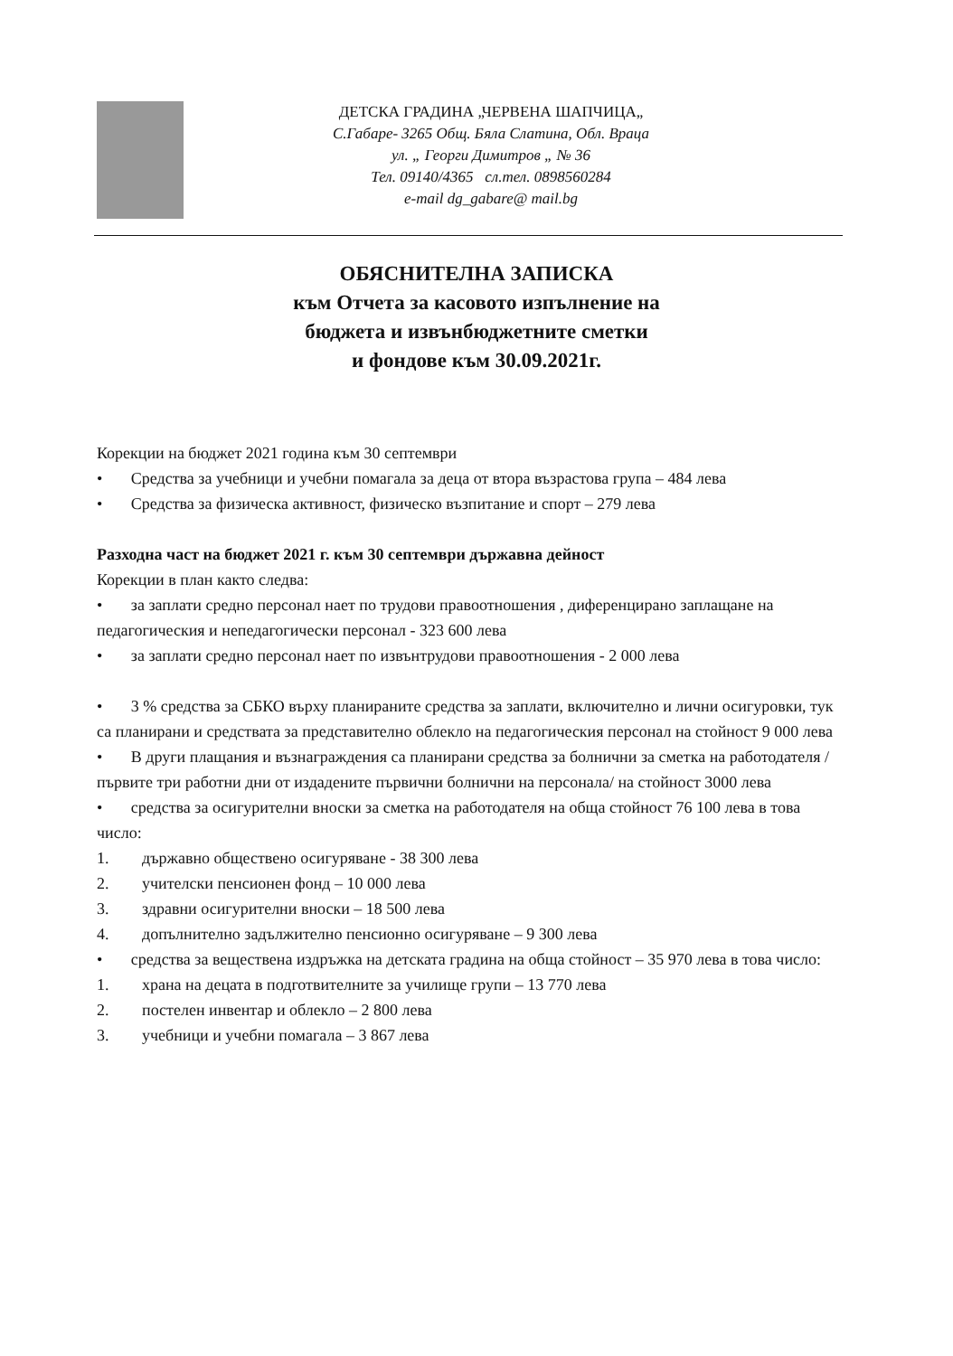ДЕТСКА ГРАДИНА „ЧЕРВЕНА ШАПЧИЦА„
С.Габаре- 3265 Общ. Бяла Слатина, Обл. Враца
ул. „ Георги Димитров „ № 36
Тел. 09140/4365 сл.тел. 0898560284
e-mail dg_gabare@ mail.bg
ОБЯСНИТЕЛНА ЗАПИСКА
към Отчета за касовото изпълнение на
бюджета и извънбюджетните сметки
и фондове към 30.09.2021г.
Корекции на бюджет 2021 година към 30 септември
• Средства за учебници и учебни помагала за деца от втора възрастова група – 484 лева
• Средства за физическа активност, физическо възпитание и спорт – 279 лева
Разходна част на бюджет 2021 г. към 30 септември държавна дейност
Корекции в план както следва:
• за заплати средно персонал нает по трудови правоотношения , диференцирано заплащане на педагогическия и непедагогически персонал - 323 600 лева
• за заплати средно персонал нает по извънтрудови правоотношения - 2 000 лева
• 3 % средства за СБКО върху планираните средства за заплати, включително и лични осигуровки, тук са планирани и средствата за представително облекло на педагогическия персонал на стойност 9 000 лева
• В други плащания и възнаграждения са планирани средства за болнични за сметка на работодателя /първите три работни дни от издадените първични болнични на персонала/ на стойност 3000 лева
• средства за осигурителни вноски за сметка на работодателя на обща стойност 76 100 лева в това число:
1. държавно обществено осигуряване - 38 300 лева
2. учителски пенсионен фонд – 10 000 лева
3. здравни осигурителни вноски – 18 500 лева
4. допълнително задължително пенсионно осигуряване – 9 300 лева
• средства за веществена издръжка на детската градина на обща стойност – 35 970 лева в това число:
1. храна на децата в подготвителните за училище групи – 13 770 лева
2. постелен инвентар и облекло – 2 800 лева
3. учебници и учебни помагала – 3 867 лева